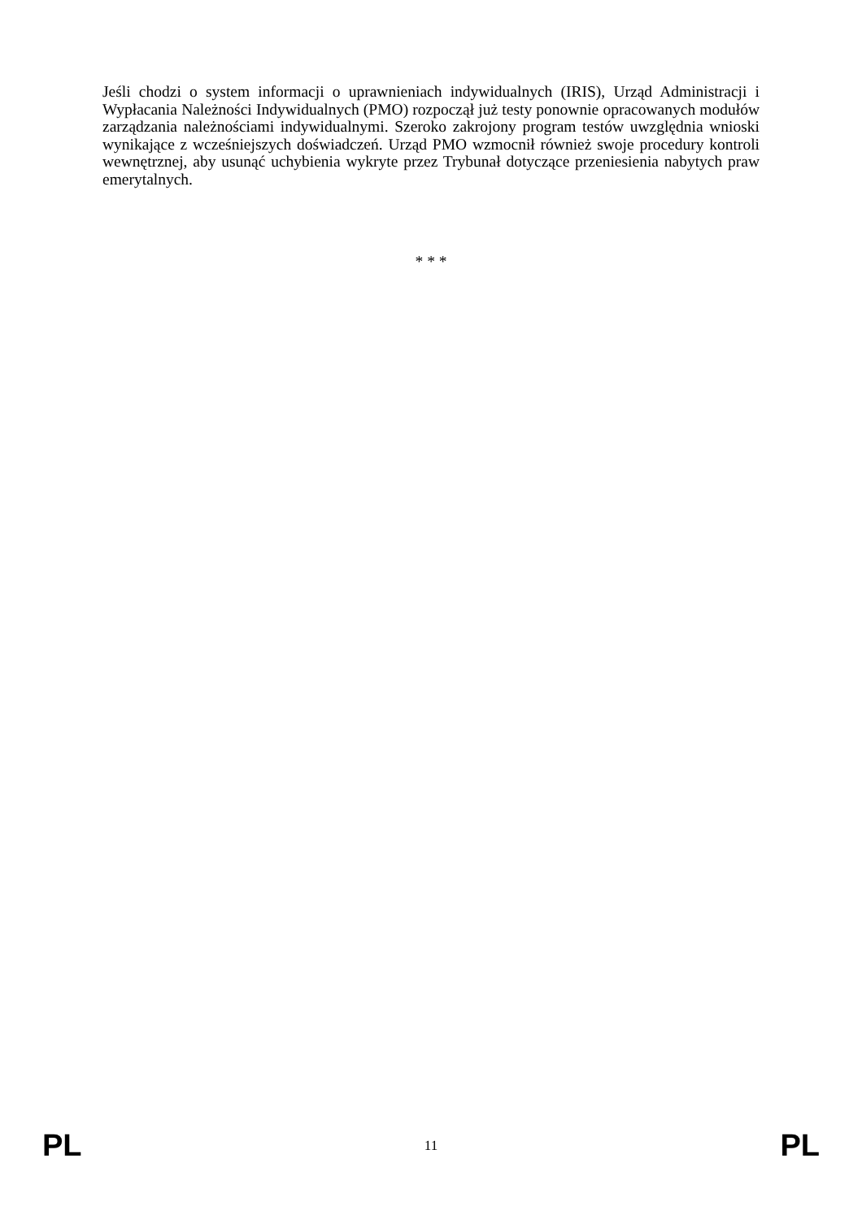Jeśli chodzi o system informacji o uprawnieniach indywidualnych (IRIS), Urząd Administracji i Wypłacania Należności Indywidualnych (PMO) rozpoczął już testy ponownie opracowanych modułów zarządzania należnościami indywidualnymi. Szeroko zakrojony program testów uwzględnia wnioski wynikające z wcześniejszych doświadczeń. Urząd PMO wzmocnił również swoje procedury kontroli wewnętrznej, aby usunąć uchybienia wykryte przez Trybunał dotyczące przeniesienia nabytych praw emerytalnych.
* * *
PL 11 PL